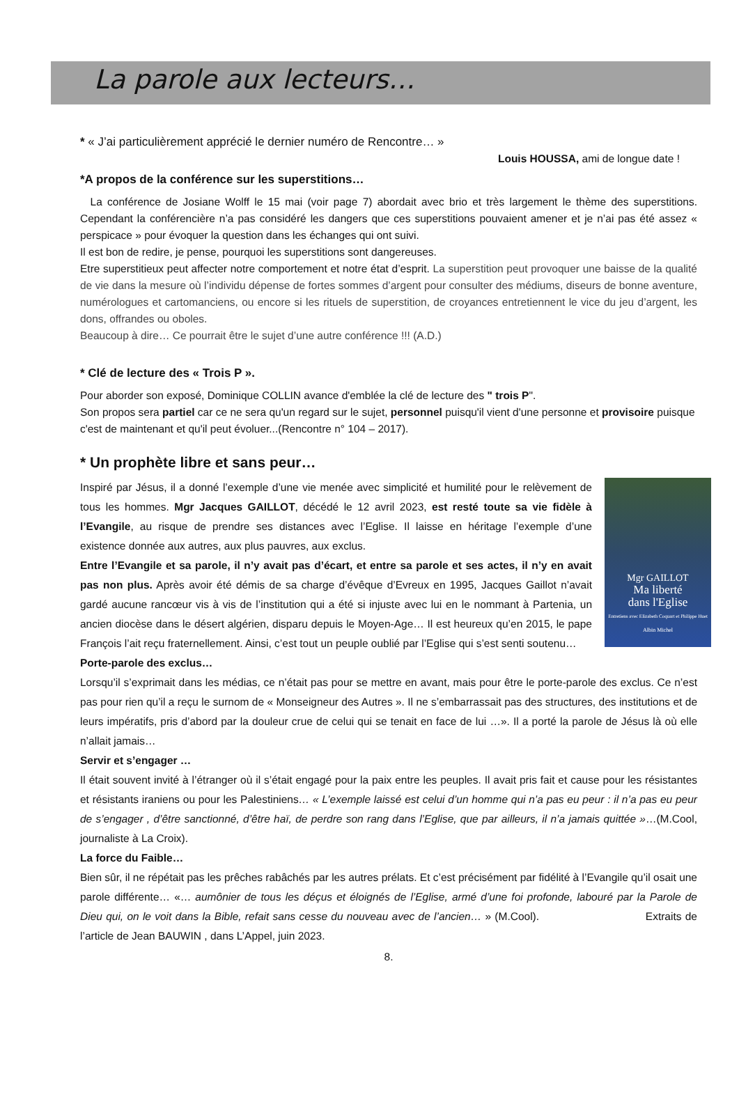La parole aux lecteurs…
* « J’ai particulièrement apprécié le dernier numéro de Rencontre… »
Louis HOUSSA, ami de longue date !
*A propos de la conférence sur les superstitions…
La conférence de Josiane Wolff le 15 mai (voir page 7) abordait avec brio et très largement le thème des superstitions. Cependant la conférencière n’a pas considéré les dangers que ces superstitions pouvaient amener et je n’ai pas été assez « perspicace » pour évoquer la question dans les échanges qui ont suivi.
Il est bon de redire, je pense, pourquoi les superstitions sont dangereuses.
Etre superstitieux peut affecter notre comportement et notre état d’esprit. La superstition peut provoquer une baisse de la qualité de vie dans la mesure où l’individu dépense de fortes sommes d’argent pour consulter des médiums, diseurs de bonne aventure, numérologues et cartomanciens, ou encore si les rituels de superstition, de croyances entretiennent le vice du jeu d’argent, les dons, offrandes ou oboles.
Beaucoup à dire… Ce pourrait être le sujet d’une autre conférence !!! (A.D.)
* Clé de lecture des « Trois P ».
Pour aborder son exposé, Dominique COLLIN avance d'emblée la clé de lecture des " trois P".
Son propos sera partiel car ce ne sera qu'un regard sur le sujet, personnel puisqu'il vient d'une personne et provisoire puisque c'est de maintenant et qu'il peut évoluer...(Rencontre n° 104 – 2017).
* Un prophète libre et sans peur…
Mgr GAILLOT
Ma liberté
dans l'Eglise
Entretiens avec Elizabeth Coquart et Philippe Huet
Albin Michel
Inspiré par Jésus, il a donné l’exemple d’une vie menée avec simplicité et humilité pour le relèvement de tous les hommes. Mgr Jacques GAILLOT, décédé le 12 avril 2023, est resté toute sa vie fidèle à l’Evangile, au risque de prendre ses distances avec l’Eglise. Il laisse en héritage l’exemple d’une existence donnée aux autres, aux plus pauvres, aux exclus.
Entre l’Evangile et sa parole, il n’y avait pas d’écart, et entre sa parole et ses actes, il n’y en avait pas non plus. Après avoir été démis de sa charge d’évêque d’Evreux en 1995, Jacques Gaillot n’avait gardé aucune rancœur vis à vis de l’institution qui a été si injuste avec lui en le nommant à Partenia, un ancien diocèse dans le désert algérien, disparu depuis le Moyen-Age… Il est heureux qu’en 2015, le pape François l’ait reçu fraternellement. Ainsi, c’est tout un peuple oublié par l’Eglise qui s’est senti soutenu…
Porte-parole des exclus…
Lorsqu’il s’exprimait dans les médias, ce n’était pas pour se mettre en avant, mais pour être le porte-parole des exclus. Ce n’est pas pour rien qu’il a reçu le surnom de « Monseigneur des Autres ». Il ne s’embarrassait pas des structures, des institutions et de leurs impératifs, pris d’abord par la douleur crue de celui qui se tenait en face de lui …». Il a porté la parole de Jésus là où elle n’allait jamais…
Servir et s’engager …
Il était souvent invité à l’étranger où il s’était engagé pour la paix entre les peuples. Il avait pris fait et cause pour les résistantes et résistants iraniens ou pour les Palestiniens… « L’exemple laissé est celui d’un homme qui n’a pas eu peur : il n’a pas eu peur de s’engager , d’être sanctionné, d’être haï, de perdre son rang dans l’Eglise, que par ailleurs, il n’a jamais quittée »…(M.Cool, journaliste à La Croix).
La force du Faible…
Bien sûr, il ne répétait pas les prêches rabâchés par les autres prélats. Et c’est précisément par fidélité à l’Evangile qu’il osait une parole différente… «… aumônier de tous les déçus et éloignés de l’Eglise, armé d’une foi profonde, labouré par la Parole de Dieu qui, on le voit dans la Bible, refait sans cesse du nouveau avec de l’ancien… » (M.Cool). Extraits de l’article de Jean BAUWIN , dans L’Appel, juin 2023.
8.